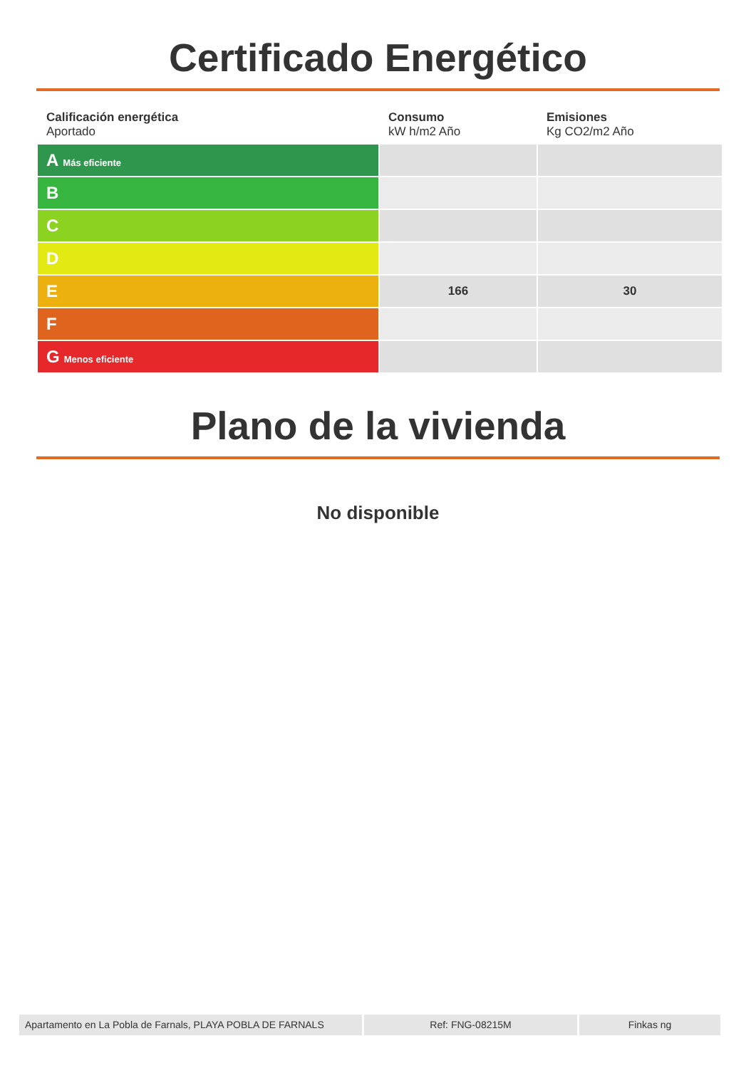Certificado Energético
| Calificación energética Aportado | Consumo kW h/m2 Año | Emisiones Kg CO2/m2 Año |
| --- | --- | --- |
| A Más eficiente | | |
| B | | |
| C | | |
| D | | |
| E | 166 | 30 |
| F | | |
| G Menos eficiente | | |
Plano de la vivienda
No disponible
Apartamento en La Pobla de Farnals, PLAYA POBLA DE FARNALS
Ref: FNG-08215M Finkas ng